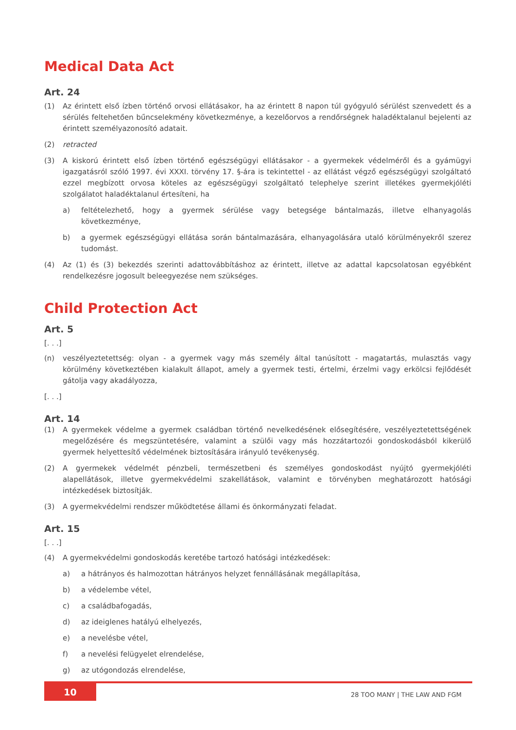Medical Data Act
Art. 24
(1) Az érintett első ízben történő orvosi ellátásakor, ha az érintett 8 napon túl gyógyuló sérülést szenvedett és a sérülés feltehetően bűncselekmény következménye, a kezelőorvos a rendőrségnek haladéktalanul bejelenti az érintett személyazonosító adatait.
(2) retracted
(3) A kiskorú érintett első ízben történő egészségügyi ellátásakor - a gyermekek védelméről és a gyámügyi igazgatásról szóló 1997. évi XXXI. törvény 17. §-ára is tekintettel - az ellátást végző egészségügyi szolgáltató ezzel megbízott orvosa köteles az egészségügyi szolgáltató telephelye szerint illetékes gyermekjóléti szolgálatot haladéktalanul értesíteni, ha
a) feltételezhető, hogy a gyermek sérülése vagy betegsége bántalmazás, illetve elhanyagolás következménye,
b) a gyermek egészségügyi ellátása során bántalmazására, elhanyagolására utaló körülményekről szerez tudomást.
(4) Az (1) és (3) bekezdés szerinti adattovábbításhoz az érintett, illetve az adattal kapcsolatosan egyébként rendelkezésre jogosult beleegyezése nem szükséges.
Child Protection Act
Art. 5
[. . .]
(n) veszélyeztetettség: olyan - a gyermek vagy más személy által tanúsított - magatartás, mulasztás vagy körülmény következtében kialakult állapot, amely a gyermek testi, értelmi, érzelmi vagy erkölcsi fejlődését gátolja vagy akadályozza,
[. . .]
Art. 14
(1) A gyermekek védelme a gyermek családban történő nevelkedésének elősegítésére, veszélyeztetettségének megelőzésére és megszüntetésére, valamint a szülői vagy más hozzátartozói gondoskodásból kikerülő gyermek helyettesítő védelmének biztosítására irányuló tevékenység.
(2) A gyermekek védelmét pénzbeli, természetbeni és személyes gondoskodást nyújtó gyermekjóléti alapellátások, illetve gyermekvédelmi szakellátások, valamint e törvényben meghatározott hatósági intézkedések biztosítják.
(3) A gyermekvédelmi rendszer működtetése állami és önkormányzati feladat.
Art. 15
[. . .]
(4) A gyermekvédelmi gondoskodás keretébe tartozó hatósági intézkedések:
a) a hátrányos és halmozottan hátrányos helyzet fennállásának megállapítása,
b) a védelembe vétel,
c) a családbafogadás,
d) az ideiglenes hatályú elhelyezés,
e) a nevelésbe vétel,
f) a nevelési felügyelet elrendelése,
g) az utógondozás elrendelése,
10
28 TOO MANY | THE LAW AND FGM